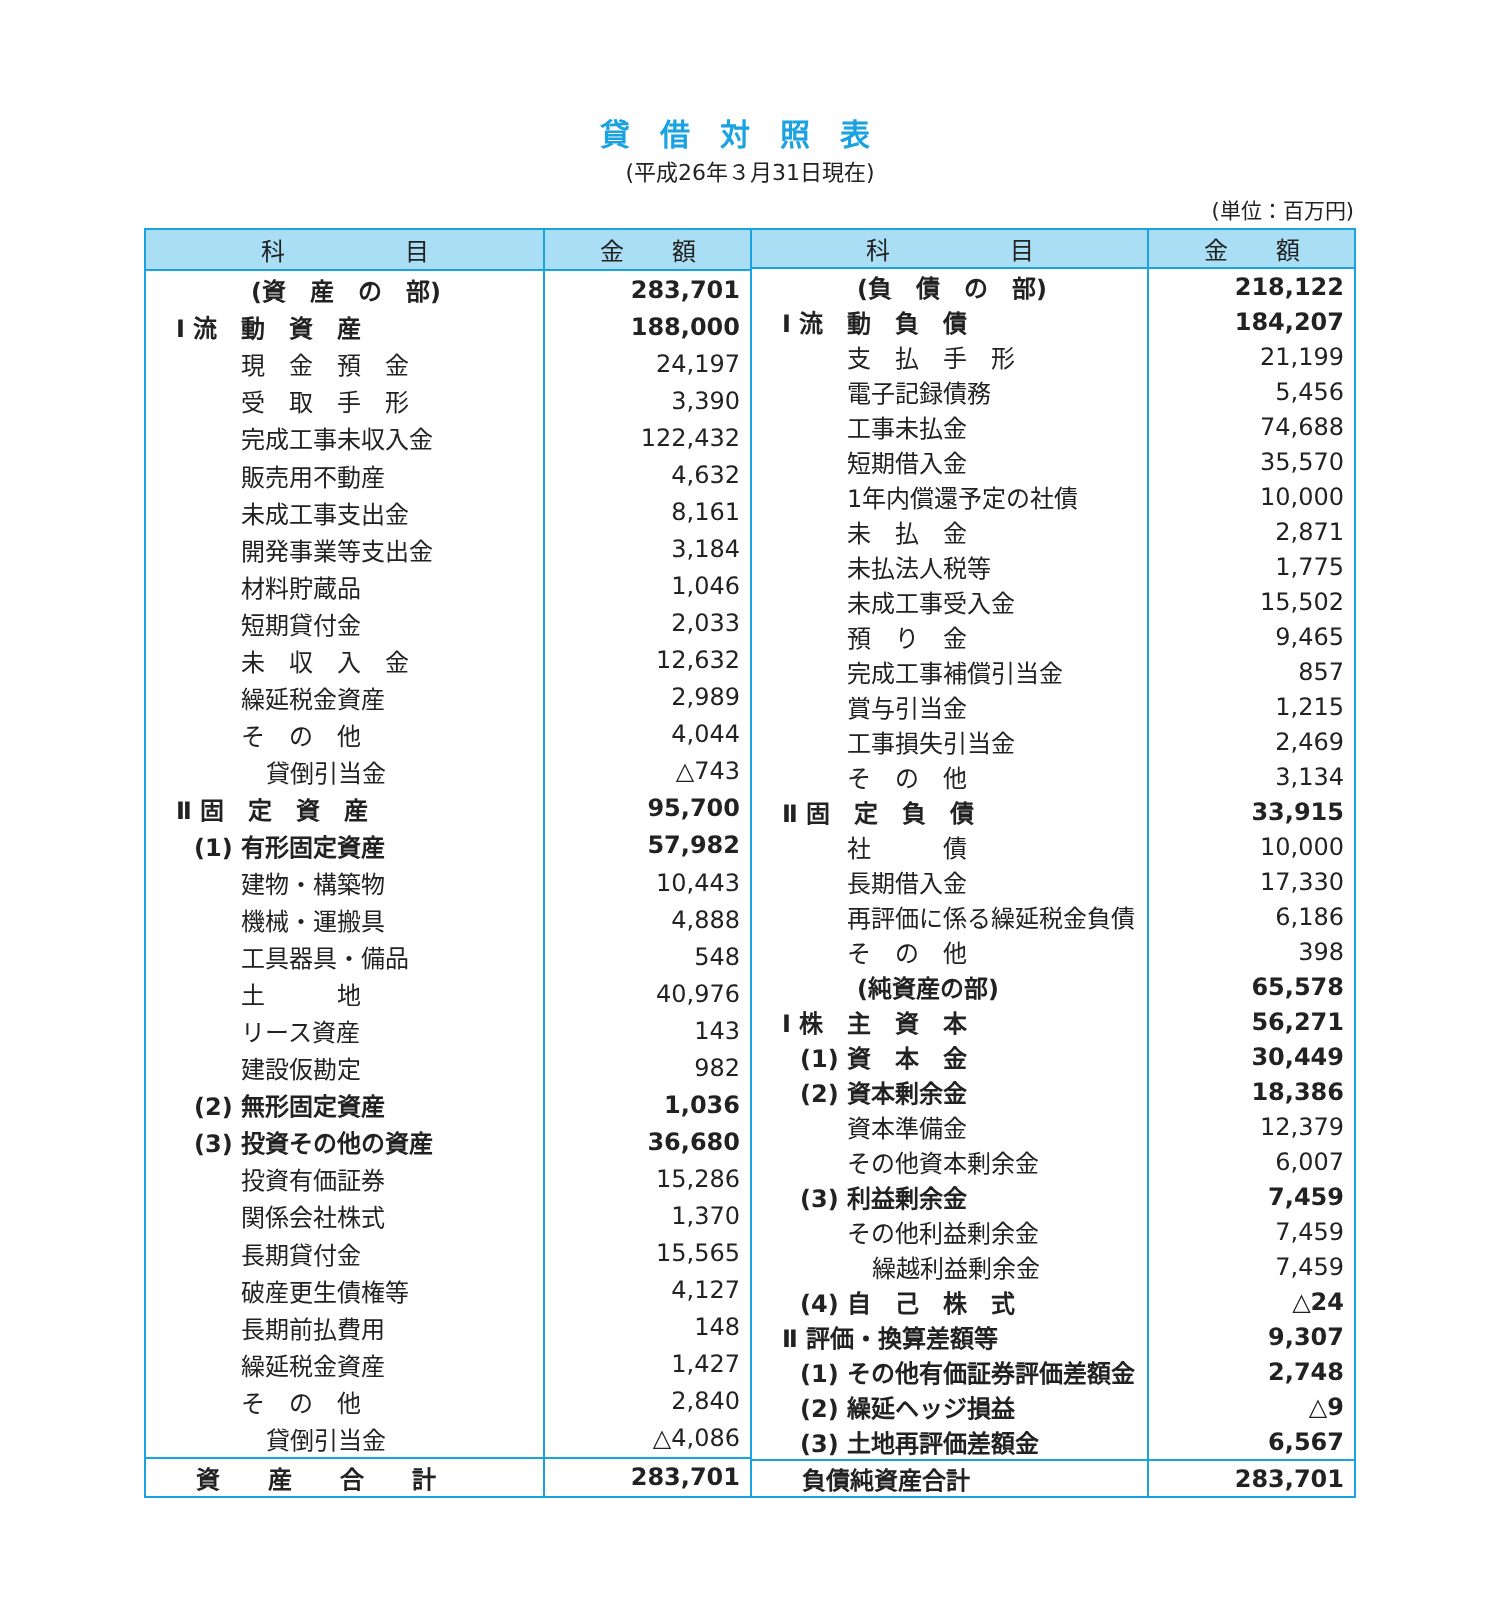貸借対照表
(平成26年３月31日現在)
(単位：百万円)
| 科 目 | 金 額 |
| --- | --- |
| (資 産 の 部) | 283,701 |
| Ⅰ 流 動 資 産 | 188,000 |
| 現 金 預 金 | 24,197 |
| 受 取 手 形 | 3,390 |
| 完成工事未収入金 | 122,432 |
| 販売用不動産 | 4,632 |
| 未成工事支出金 | 8,161 |
| 開発事業等支出金 | 3,184 |
| 材料貯蔵品 | 1,046 |
| 短期貸付金 | 2,033 |
| 未 収 入 金 | 12,632 |
| 繰延税金資産 | 2,989 |
| そ の 他 | 4,044 |
| 貸倒引当金 | △743 |
| Ⅱ 固 定 資 産 | 95,700 |
| (1) 有形固定資産 | 57,982 |
| 建物・構築物 | 10,443 |
| 機械・運搬具 | 4,888 |
| 工具器具・備品 | 548 |
| 土 地 | 40,976 |
| リース資産 | 143 |
| 建設仮勘定 | 982 |
| (2) 無形固定資産 | 1,036 |
| (3) 投資その他の資産 | 36,680 |
| 投資有価証券 | 15,286 |
| 関係会社株式 | 1,370 |
| 長期貸付金 | 15,565 |
| 破産更生債権等 | 4,127 |
| 長期前払費用 | 148 |
| 繰延税金資産 | 1,427 |
| そ の 他 | 2,840 |
| 貸倒引当金 | △4,086 |
| 資 産 合 計 | 283,701 |
| 科 目 | 金 額 |
| --- | --- |
| (負 債 の 部) | 218,122 |
| Ⅰ 流 動 負 債 | 184,207 |
| 支 払 手 形 | 21,199 |
| 電子記録債務 | 5,456 |
| 工事未払金 | 74,688 |
| 短期借入金 | 35,570 |
| 1年内償還予定の社債 | 10,000 |
| 未 払 金 | 2,871 |
| 未払法人税等 | 1,775 |
| 未成工事受入金 | 15,502 |
| 預 り 金 | 9,465 |
| 完成工事補償引当金 | 857 |
| 賞与引当金 | 1,215 |
| 工事損失引当金 | 2,469 |
| そ の 他 | 3,134 |
| Ⅱ 固 定 負 債 | 33,915 |
| 社 債 | 10,000 |
| 長期借入金 | 17,330 |
| 再評価に係る繰延税金負債 | 6,186 |
| そ の 他 | 398 |
| (純資産の部) | 65,578 |
| Ⅰ 株 主 資 本 | 56,271 |
| (1) 資 本 金 | 30,449 |
| (2) 資本剰余金 | 18,386 |
| 資本準備金 | 12,379 |
| その他資本剰余金 | 6,007 |
| (3) 利益剰余金 | 7,459 |
| その他利益剰余金 | 7,459 |
| 繰越利益剰余金 | 7,459 |
| (4) 自 己 株 式 | △24 |
| Ⅱ 評価・換算差額等 | 9,307 |
| (1) その他有価証券評価差額金 | 2,748 |
| (2) 繰延ヘッジ損益 | △9 |
| (3) 土地再評価差額金 | 6,567 |
| 負債純資産合計 | 283,701 |